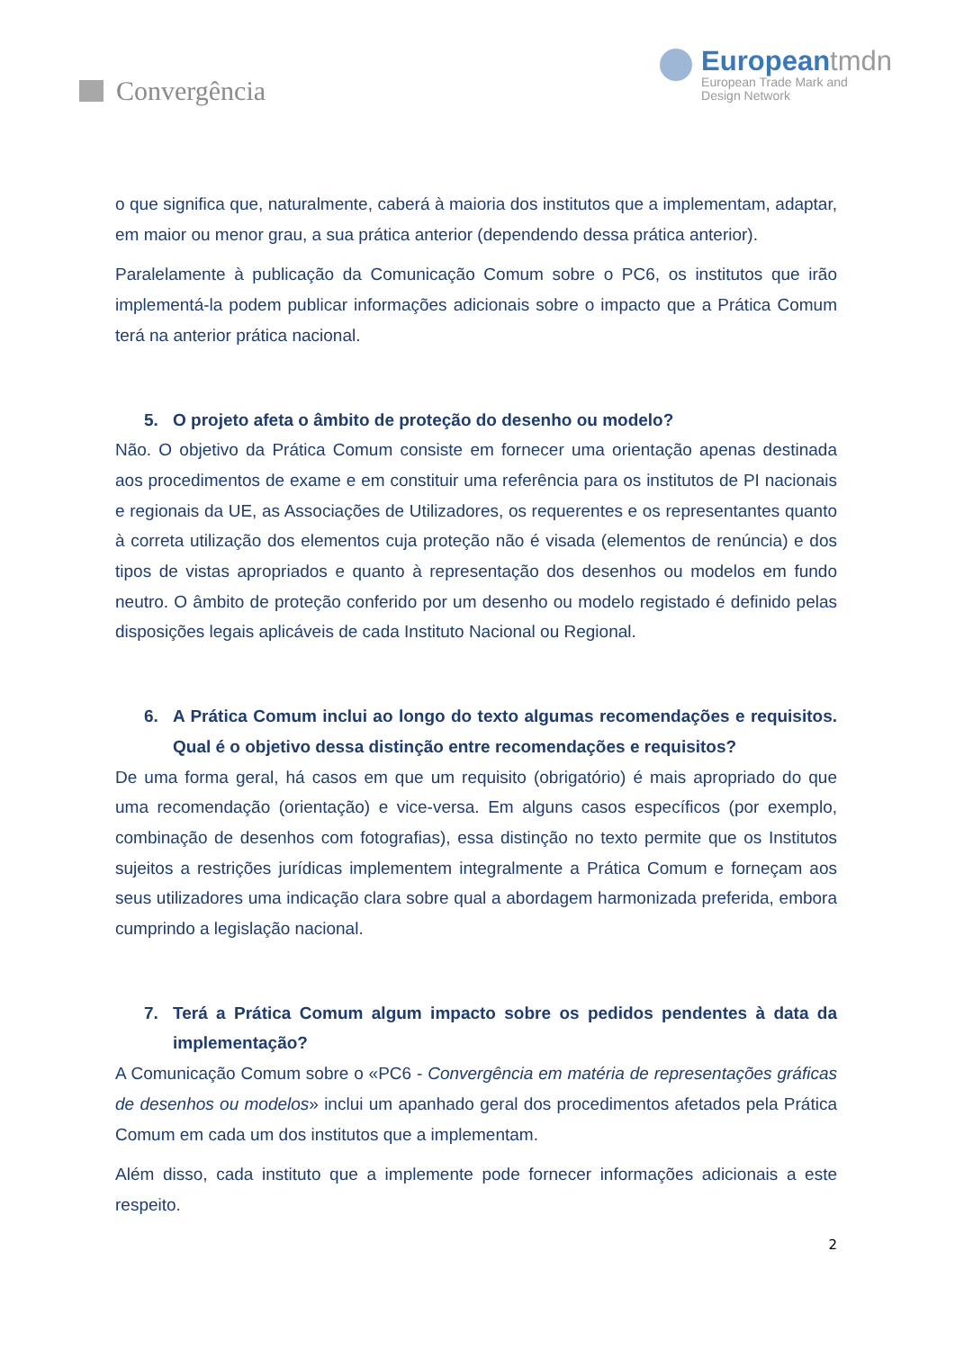Convergência
Europeantmdn
European Trade Mark and
Design Network
o que significa que, naturalmente, caberá à maioria dos institutos que a implementam, adaptar, em maior ou menor grau, a sua prática anterior (dependendo dessa prática anterior).
Paralelamente à publicação da Comunicação Comum sobre o PC6, os institutos que irão implementá-la podem publicar informações adicionais sobre o impacto que a Prática Comum terá na anterior prática nacional.
5. O projeto afeta o âmbito de proteção do desenho ou modelo?
Não. O objetivo da Prática Comum consiste em fornecer uma orientação apenas destinada aos procedimentos de exame e em constituir uma referência para os institutos de PI nacionais e regionais da UE, as Associações de Utilizadores, os requerentes e os representantes quanto à correta utilização dos elementos cuja proteção não é visada (elementos de renúncia) e dos tipos de vistas apropriados e quanto à representação dos desenhos ou modelos em fundo neutro. O âmbito de proteção conferido por um desenho ou modelo registado é definido pelas disposições legais aplicáveis de cada Instituto Nacional ou Regional.
6. A Prática Comum inclui ao longo do texto algumas recomendações e requisitos. Qual é o objetivo dessa distinção entre recomendações e requisitos?
De uma forma geral, há casos em que um requisito (obrigatório) é mais apropriado do que uma recomendação (orientação) e vice-versa. Em alguns casos específicos (por exemplo, combinação de desenhos com fotografias), essa distinção no texto permite que os Institutos sujeitos a restrições jurídicas implementem integralmente a Prática Comum e forneçam aos seus utilizadores uma indicação clara sobre qual a abordagem harmonizada preferida, embora cumprindo a legislação nacional.
7. Terá a Prática Comum algum impacto sobre os pedidos pendentes à data da implementação?
A Comunicação Comum sobre o «PC6 - Convergência em matéria de representações gráficas de desenhos ou modelos» inclui um apanhado geral dos procedimentos afetados pela Prática Comum em cada um dos institutos que a implementam.
Além disso, cada instituto que a implemente pode fornecer informações adicionais a este respeito.
2